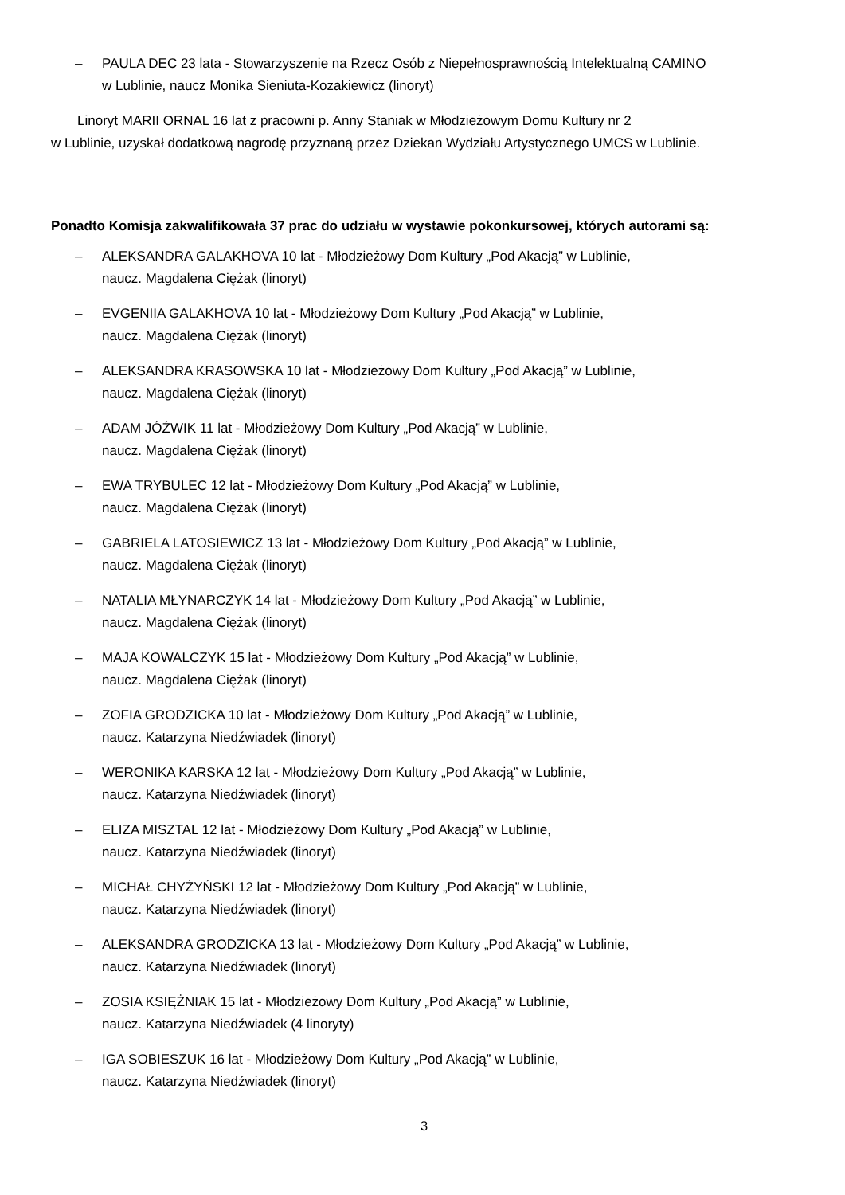– PAULA DEC 23 lata - Stowarzyszenie na Rzecz Osób z Niepełnosprawnością Intelektualną CAMINO
w Lublinie, naucz Monika Sieniuta-Kozakiewicz (linoryt)
Linoryt MARII ORNAL 16 lat z pracowni p. Anny Staniak w Młodzieżowym Domu Kultury nr 2
w Lublinie, uzyskał dodatkową nagrodę przyznaną przez Dziekan Wydziału Artystycznego UMCS w Lublinie.
Ponadto Komisja zakwalifikowała 37 prac do udziału w wystawie pokonkursowej, których autorami są:
– ALEKSANDRA GALAKHOVA 10 lat - Młodzieżowy Dom Kultury „Pod Akacją” w Lublinie,
naucz. Magdalena Ciężak (linoryt)
– EVGENIIA GALAKHOVA 10 lat - Młodzieżowy Dom Kultury „Pod Akacją” w Lublinie,
naucz. Magdalena Ciężak (linoryt)
– ALEKSANDRA KRASOWSKA 10 lat - Młodzieżowy Dom Kultury „Pod Akacją” w Lublinie,
naucz. Magdalena Ciężak (linoryt)
– ADAM JÓŹWIK 11 lat - Młodzieżowy Dom Kultury „Pod Akacją” w Lublinie,
naucz. Magdalena Ciężak (linoryt)
– EWA TRYBULEC 12 lat - Młodzieżowy Dom Kultury „Pod Akacją” w Lublinie,
naucz. Magdalena Ciężak (linoryt)
– GABRIELA LATOSIEWICZ 13 lat - Młodzieżowy Dom Kultury „Pod Akacją” w Lublinie,
naucz. Magdalena Ciężak (linoryt)
– NATALIA MŁYNARCZYK 14 lat - Młodzieżowy Dom Kultury „Pod Akacją” w Lublinie,
naucz. Magdalena Ciężak (linoryt)
– MAJA KOWALCZYK 15 lat - Młodzieżowy Dom Kultury „Pod Akacją” w Lublinie,
naucz. Magdalena Ciężak (linoryt)
– ZOFIA GRODZICKA 10 lat - Młodzieżowy Dom Kultury „Pod Akacją” w Lublinie,
naucz. Katarzyna Niedźwiadek (linoryt)
– WERONIKA KARSKA 12 lat - Młodzieżowy Dom Kultury „Pod Akacją” w Lublinie,
naucz. Katarzyna Niedźwiadek (linoryt)
– ELIZA MISZTAL 12 lat - Młodzieżowy Dom Kultury „Pod Akacją” w Lublinie,
naucz. Katarzyna Niedźwiadek (linoryt)
– MICHAŁ CHYŻYŃSKI 12 lat - Młodzieżowy Dom Kultury „Pod Akacją” w Lublinie,
naucz. Katarzyna Niedźwiadek (linoryt)
– ALEKSANDRA GRODZICKA 13 lat - Młodzieżowy Dom Kultury „Pod Akacją” w Lublinie,
naucz. Katarzyna Niedźwiadek (linoryt)
– ZOSIA KSIĘŻNIAK 15 lat - Młodzieżowy Dom Kultury „Pod Akacją” w Lublinie,
naucz. Katarzyna Niedźwiadek (4 linoryty)
– IGA SOBIESZUK 16 lat - Młodzieżowy Dom Kultury „Pod Akacją” w Lublinie,
naucz. Katarzyna Niedźwiadek (linoryt)
3